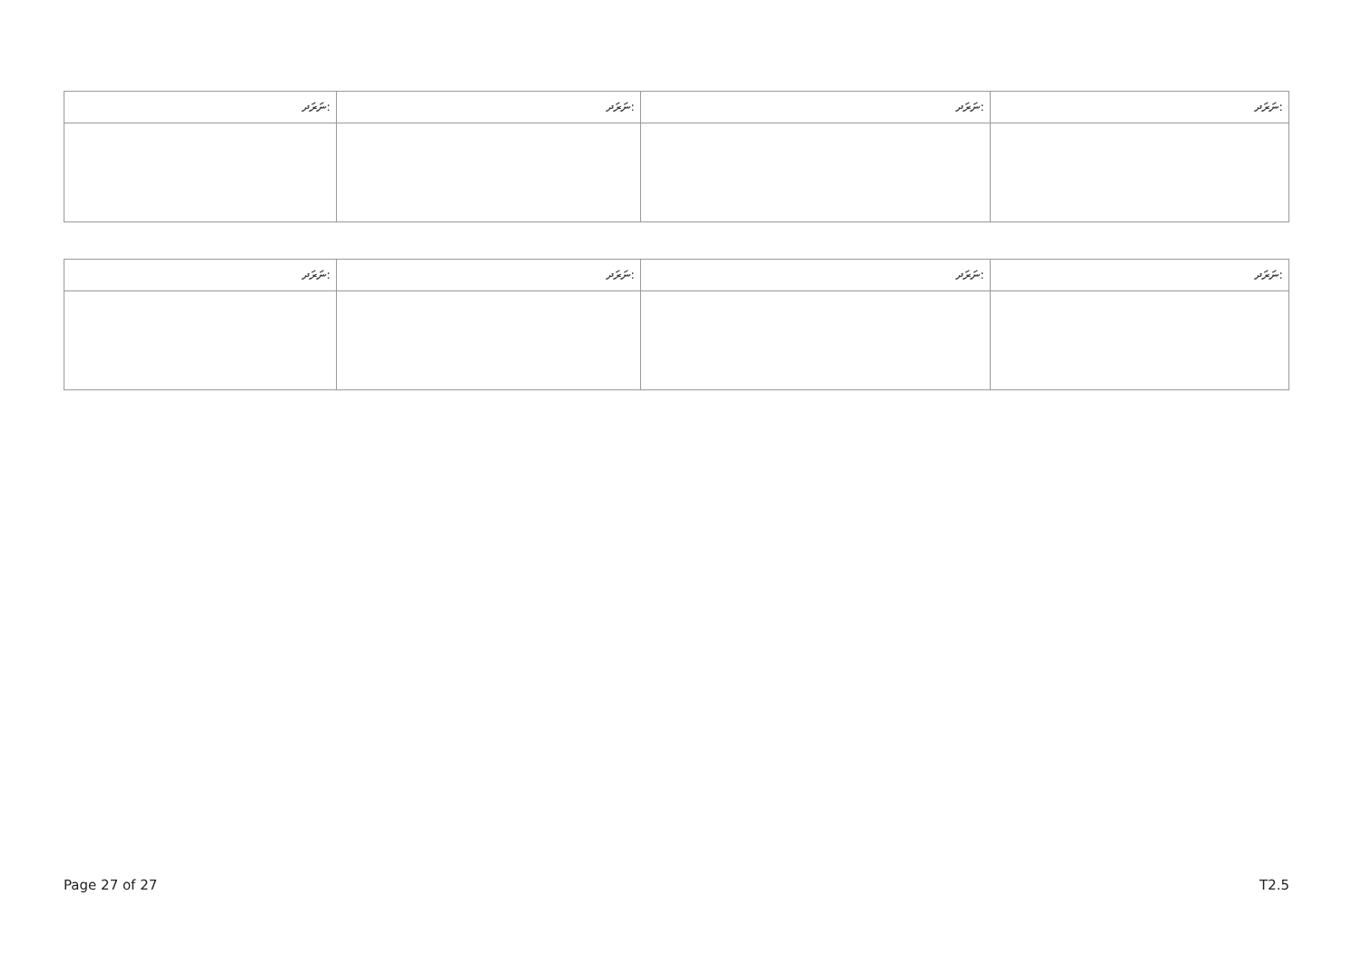| ނަރަދ: | ނަރަދ: | ނަރަދ: | ނަރަދ: |
| --- | --- | --- | --- |
| ނަރަދ: | ނަރަދ: | ނަރަދ: | ނަރަދ: |
| --- | --- | --- | --- |
Page 27 of 27 T2.5